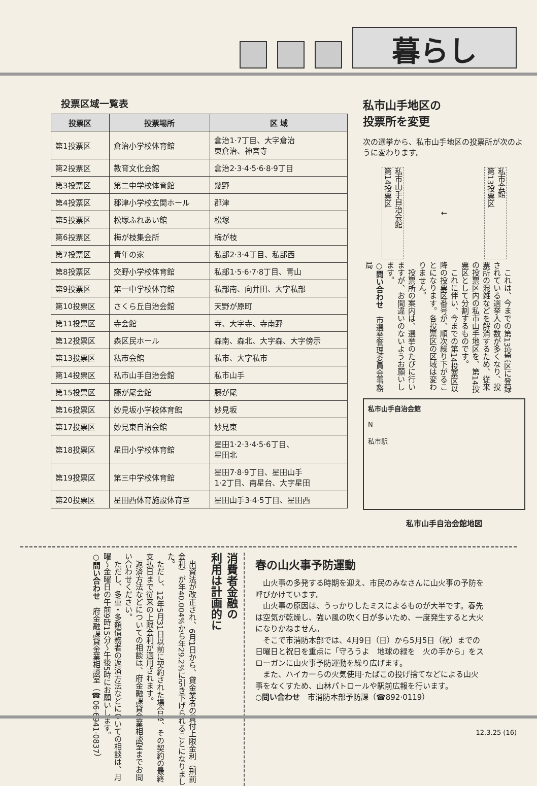暮らし
投票区域一覧表
| 投票区 | 投票場所 | 区 域 |
| --- | --- | --- |
| 第1投票区 | 倉治小学校体育館 | 倉治1·7丁目、大字倉治 東倉治、神宮寺 |
| 第2投票区 | 教育文化会館 | 倉治2·3·4·5·6·8·9丁目 |
| 第3投票区 | 第二中学校体育館 | 幾野 |
| 第4投票区 | 郡津小学校玄関ホール | 郡津 |
| 第5投票区 | 松塚ふれあい館 | 松塚 |
| 第6投票区 | 梅が枝集会所 | 梅が枝 |
| 第7投票区 | 青年の家 | 私部2·3·4丁目、私部西 |
| 第8投票区 | 交野小学校体育館 | 私部1·5·6·7·8丁目、青山 |
| 第9投票区 | 第一中学校体育館 | 私部南、向井田、大字私部 |
| 第10投票区 | さくら丘自治会館 | 天野が原町 |
| 第11投票区 | 寺会館 | 寺、大字寺、寺南野 |
| 第12投票区 | 森区民ホール | 森南、森北、大字森、大字傍示 |
| 第13投票区 | 私市会館 | 私市、大字私市 |
| 第14投票区 | 私市山手自治会館 | 私市山手 |
| 第15投票区 | 藤が尾会館 | 藤が尾 |
| 第16投票区 | 妙見坂小学校体育館 | 妙見坂 |
| 第17投票区 | 妙見東自治会館 | 妙見東 |
| 第18投票区 | 星田小学校体育館 | 星田1·2·3·4·5·6丁目、 星田北 |
| 第19投票区 | 第三中学校体育館 | 星田7·8·9丁目、星田山手 1·2丁目、南星台、大字星田 |
| 第20投票区 | 星田西体育施設体育室 | 星田山手3·4·5丁目、星田西 |
私市山手地区の
投票所を変更
次の選挙から、私市山手地区の投票所が次のように変わります。
私市会館
第13投票区
←
私市山手自治会館
第14投票区
　これは、今までの第13投票区に登録されている選挙人の数が多くなり、投票所の混雑などを解消するため、従来の投票区内の私市山手地区を、第14投票区として分割するものです。
　これに伴い、今までの第14投票区以降の投票区番号が、順次繰り下がることになります。各投票区の区域は変わりません。
　投票所の案内は、選挙のたびに行いますが、お間違いのないようお願いします。
○問い合わせ　市選挙管理委員会事務局
私市山手自治会館
N
私市駅
私市山手自治会館地図
消費者金融の
利用は計画的に
　出資法が改正され、6月1日から、貸金業者の貸付上限金利（刑罰金利）が年40.004%から年29.2%に引き下げられることになりました。
　ただし、12年5月31日以前に契約された場合は、その契約の最終支払日まで従来の上限金利が適用されます。
　返済方法などについての相談は、府金融課貸金業相談室までお問い合わせください。
　ただし、多重・多額債務者の返済方法などについての相談は、月曜～金曜日の午前9時15分～午後5時にお願いします。
○問い合わせ　府金融課貸金業相談室（☎06·6941·0837）
春の山火事予防運動
　山火事の多発する時期を迎え、市民のみなさんに山火事の予防を呼びかけています。
　山火事の原因は、うっかりしたミスによるものが大半です。春先は空気が乾燥し、強い風の吹く日が多いため、一度発生すると大火になりかねません。
　そこで市消防本部では、4月9日（日）から5月5日（祝）までの日曜日と祝日を重点に「守ろうよ　地球の緑を　火の手から」をスローガンに山火事予防運動を繰り広げます。
　また、ハイカーらの火気使用·たばこの投げ捨てなどによる山火事をなくすため、山林パトロールや駅前広報を行います。
○問い合わせ　市消防本部予防課（☎892·0119）
12.3.25 (16)